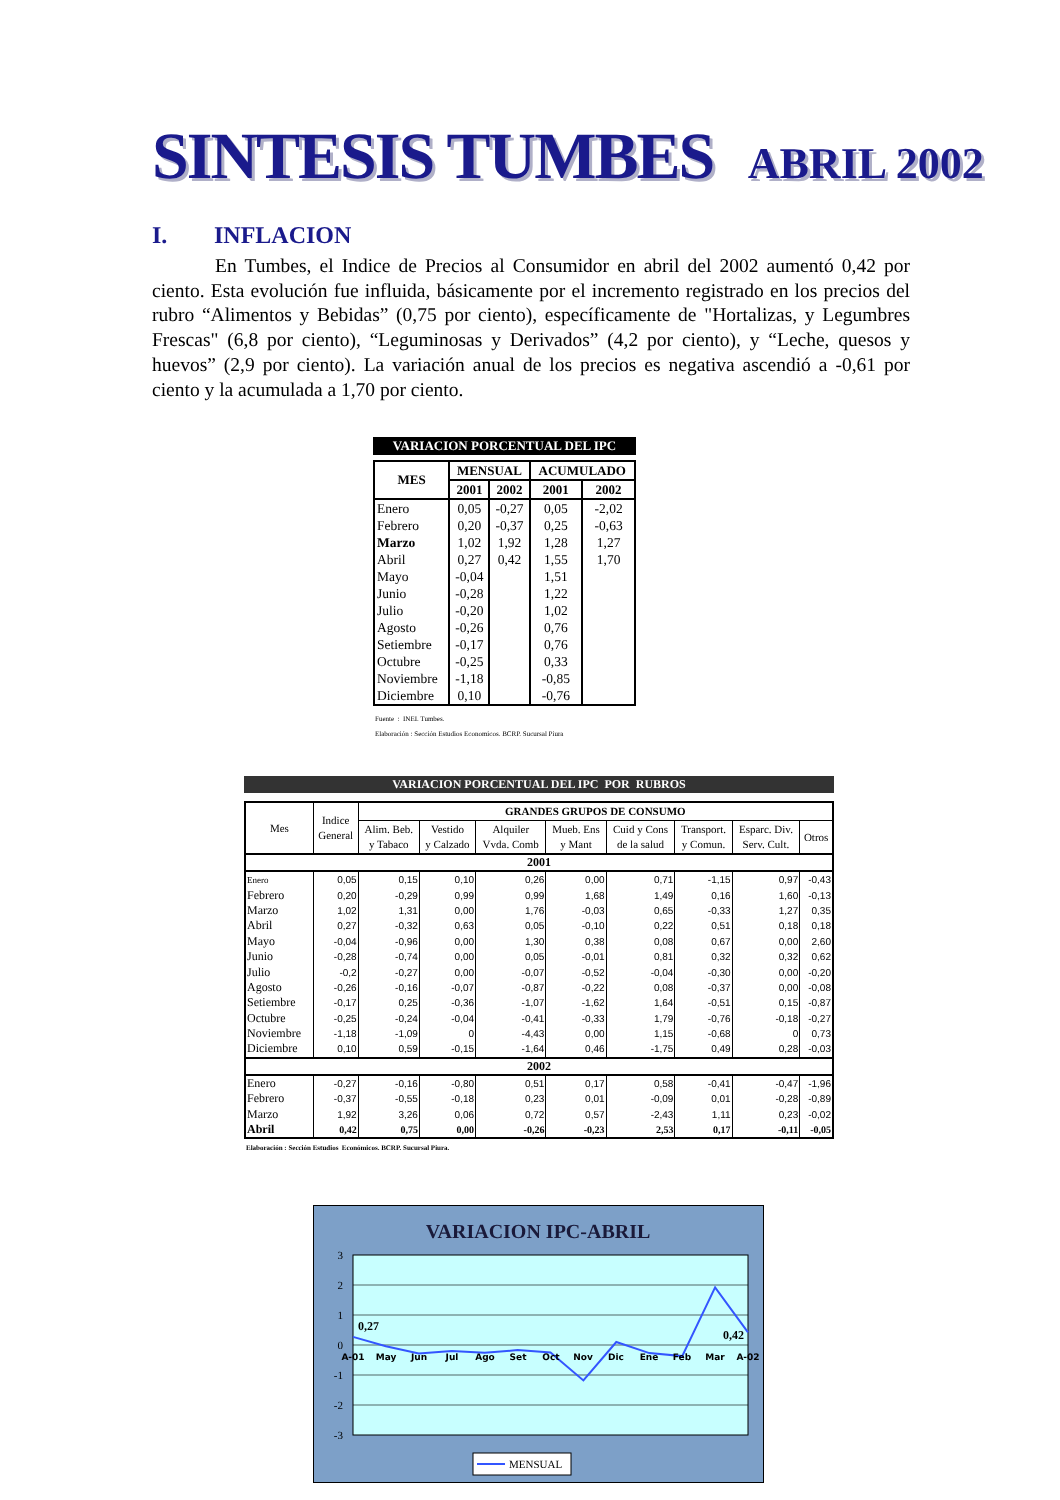SINTESIS TUMBES ABRIL 2002
I. INFLACION
En Tumbes, el Indice de Precios al Consumidor en abril del 2002 aumentó 0,42 por ciento. Esta evolución fue influida, básicamente por el incremento registrado en los precios del rubro “Alimentos y Bebidas” (0,75 por ciento), específicamente de "Hortalizas, y Legumbres Frescas" (6,8 por ciento), “Leguminosas y Derivados” (4,2 por ciento), y “Leche, quesos y huevos” (2,9 por ciento). La variación anual de los precios es negativa ascendió a -0,61 por ciento y la acumulada a 1,70 por ciento.
VARIACION PORCENTUAL DEL IPC
| MES | MENSUAL | | ACUMULADO | |
| --- | --- | --- | --- | --- |
| | 2001 | 2002 | 2001 | 2002 |
| Enero | 0,05 | -0,27 | 0,05 | -2,02 |
| Febrero | 0,20 | -0,37 | 0,25 | -0,63 |
| Marzo | 1,02 | 1,92 | 1,28 | 1,27 |
| Abril | 0,27 | 0,42 | 1,55 | 1,70 |
| Mayo | -0,04 | | 1,51 | |
| Junio | -0,28 | | 1,22 | |
| Julio | -0,20 | | 1,02 | |
| Agosto | -0,26 | | 0,76 | |
| Setiembre | -0,17 | | 0,76 | |
| Octubre | -0,25 | | 0,33 | |
| Noviembre | -1,18 | | -0,85 | |
| Diciembre | 0,10 | | -0,76 | |
Fuente : INEI. Tumbes.
Elaboración : Sección Estudios Economicos. BCRP. Sucursal Piura
VARIACION PORCENTUAL DEL IPC POR RUBROS
| Mes | Indice General | GRANDES GRUPOS DE CONSUMO | | | | | | | |
| --- | --- | --- | --- | --- | --- | --- | --- | --- | --- |
| | | Alim. Beb. y Tabaco | Vestido y Calzado | Alquiler Vvda. Comb | Mueb. Ens y Mant | Cuid y Cons de la salud | Transport. y Comun. | Esparc. Div. Serv. Cult. | Otros |
| 2001 | | | | | | | | | |
| Enero | 0,05 | 0,15 | 0,10 | 0,26 | 0,00 | 0,71 | -1,15 | 0,97 | -0,43 |
| Febrero | 0,20 | -0,29 | 0,99 | 0,99 | 1,68 | 1,49 | 0,16 | 1,60 | -0,13 |
| Marzo | 1,02 | 1,31 | 0,00 | 1,76 | -0,03 | 0,65 | -0,33 | 1,27 | 0,35 |
| Abril | 0,27 | -0,32 | 0,63 | 0,05 | -0,10 | 0,22 | 0,51 | 0,18 | 0,18 |
| Mayo | -0,04 | -0,96 | 0,00 | 1,30 | 0,38 | 0,08 | 0,67 | 0,00 | 2,60 |
| Junio | -0,28 | -0,74 | 0,00 | 0,05 | -0,01 | 0,81 | 0,32 | 0,32 | 0,62 |
| Julio | -0,2 | -0,27 | 0,00 | -0,07 | -0,52 | -0,04 | -0,30 | 0,00 | -0,20 |
| Agosto | -0,26 | -0,16 | -0,07 | -0,87 | -0,22 | 0,08 | -0,37 | 0,00 | -0,08 |
| Setiembre | -0,17 | 0,25 | -0,36 | -1,07 | -1,62 | 1,64 | -0,51 | 0,15 | -0,87 |
| Octubre | -0,25 | -0,24 | -0,04 | -0,41 | -0,33 | 1,79 | -0,76 | -0,18 | -0,27 |
| Noviembre | -1,18 | -1,09 | 0 | -4,43 | 0,00 | 1,15 | -0,68 | 0 | 0,73 |
| Diciembre | 0,10 | 0,59 | -0,15 | -1,64 | 0,46 | -1,75 | 0,49 | 0,28 | -0,03 |
| 2002 | | | | | | | | | |
| Enero | -0,27 | -0,16 | -0,80 | 0,51 | 0,17 | 0,58 | -0,41 | -0,47 | -1,96 |
| Febrero | -0,37 | -0,55 | -0,18 | 0,23 | 0,01 | -0,09 | 0,01 | -0,28 | -0,89 |
| Marzo | 1,92 | 3,26 | 0,06 | 0,72 | 0,57 | -2,43 | 1,11 | 0,23 | -0,02 |
| Abril | 0,42 | 0,75 | 0,00 | -0,26 | -0,23 | 2,53 | 0,17 | -0,11 | -0,05 |
Elaboración : Sección Estudios Económicos. BCRP. Sucursal Piura.
VARIACION IPC-ABRIL
3
2
1
0
-1
-2
-3
A-01
May
Jun
Jul
Ago
Set
Oct
Nov
Dic
Ene
Feb
Mar
A-02
0,27
0,42
MENSUAL